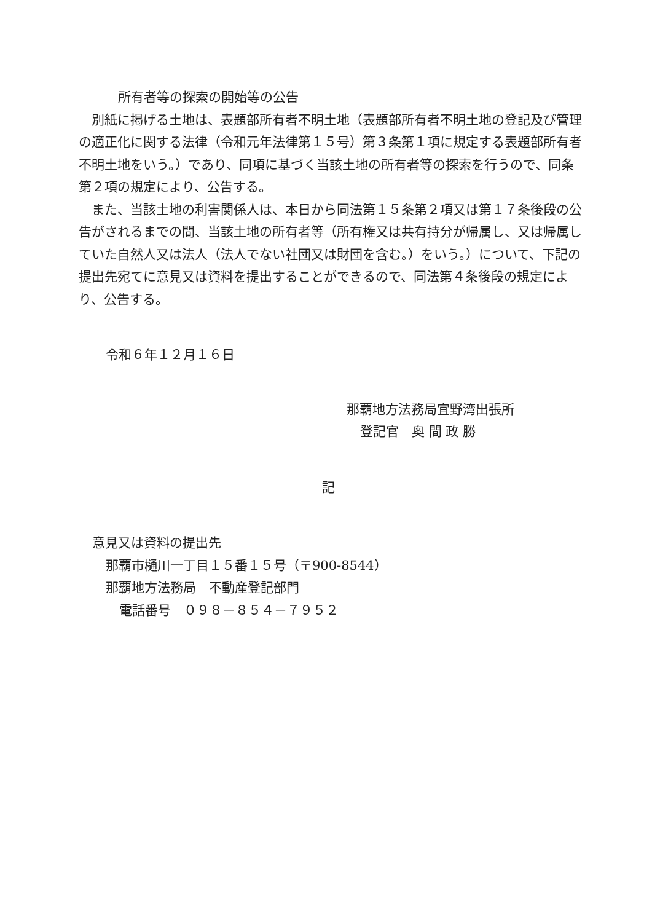所有者等の探索の開始等の公告
別紙に掲げる土地は、表題部所有者不明土地（表題部所有者不明土地の登記及び管理の適正化に関する法律（令和元年法律第１５号）第３条第１項に規定する表題部所有者不明土地をいう。）であり、同項に基づく当該土地の所有者等の探索を行うので、同条第２項の規定により、公告する。
また、当該土地の利害関係人は、本日から同法第１５条第２項又は第１７条後段の公告がされるまでの間、当該土地の所有者等（所有権又は共有持分が帰属し、又は帰属していた自然人又は法人（法人でない社団又は財団を含む。）をいう。）について、下記の提出先宛てに意見又は資料を提出することができるので、同法第４条後段の規定により、公告する。
令和６年１２月１６日
那覇地方法務局宜野湾出張所
登記官　奥 間 政 勝
記
意見又は資料の提出先
那覇市樋川一丁目１５番１５号（〒900-8544）
那覇地方法務局　不動産登記部門
電話番号　０９８－８５４－７９５２